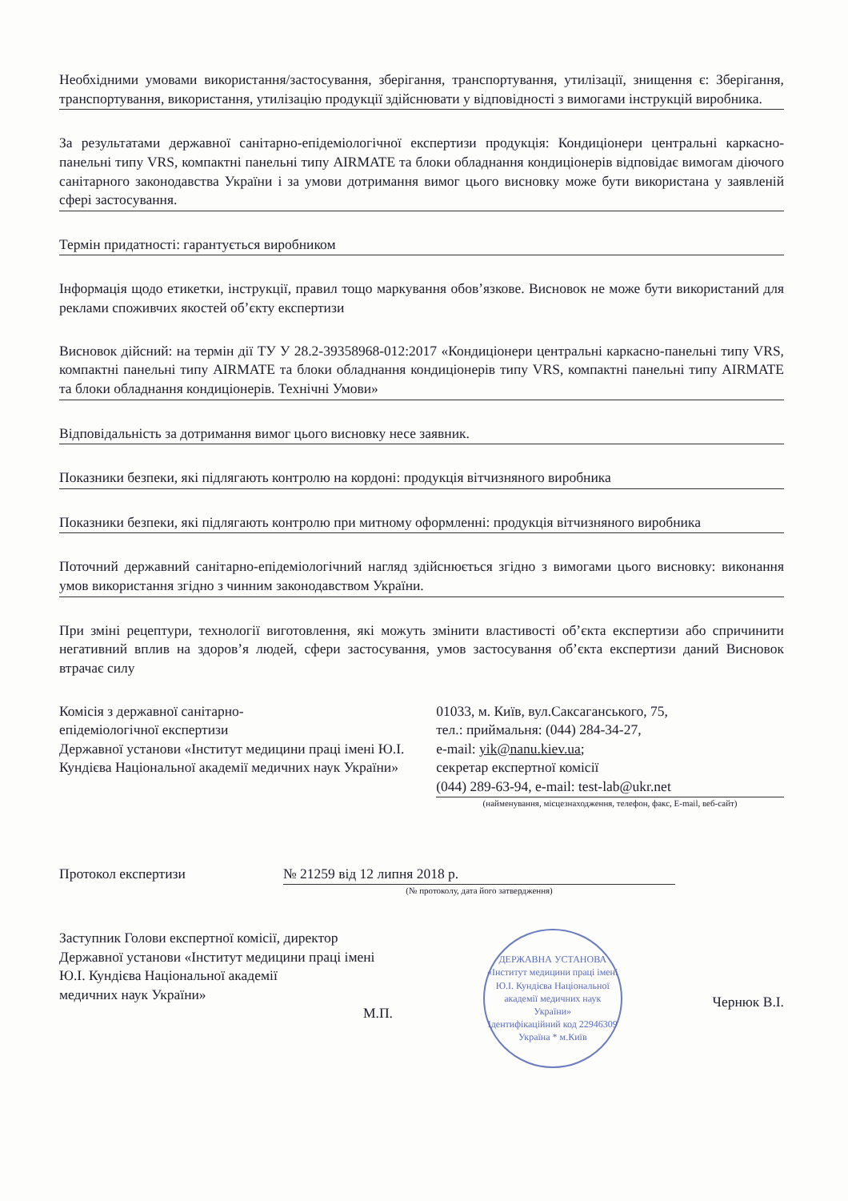Необхідними умовами використання/застосування, зберігання, транспортування, утилізації, знищення є: Зберігання, транспортування, використання, утилізацію продукції здійснювати у відповідності з вимогами інструкцій виробника.
За результатами державної санітарно-епідеміологічної експертизи продукція: Кондиціонери центральні каркасно-панельні типу VRS, компактні панельні типу AIRMATE та блоки обладнання кондиціонерів відповідає вимогам діючого санітарного законодавства України і за умови дотримання вимог цього висновку може бути використана у заявленій сфері застосування.
Термін придатності: гарантується виробником
Інформація щодо етикетки, інструкції, правил тощо маркування обов’язкове. Висновок не може бути використаний для реклами споживчих якостей об’єкту експертизи
Висновок дійсний: на термін дії ТУ У 28.2-39358968-012:2017 «Кондиціонери центральні каркасно-панельні типу VRS, компактні панельні типу AIRMATE та блоки обладнання кондиціонерів типу VRS, компактні панельні типу AIRMATE та блоки обладнання кондиціонерів. Технічні Умови»
Відповідальність за дотримання вимог цього висновку несе заявник.
Показники безпеки, які підлягають контролю на кордоні: продукція вітчизняного виробника
Показники безпеки, які підлягають контролю при митному оформленні: продукція вітчизняного виробника
Поточний державний санітарно-епідеміологічний нагляд здійснюється згідно з вимогами цього висновку: виконання умов використання згідно з чинним законодавством України.
При зміні рецептури, технології виготовлення, які можуть змінити властивості об’єкта експертизи або спричинити негативний вплив на здоров’я людей, сфери застосування, умов застосування об’єкта експертизи даний Висновок втрачає силу
Комісія з державної санітарно-
епідеміологічної експертизи
Державної установи «Інститут медицини праці імені Ю.І. Кундієва Національної академії медичних наук України»
01033, м. Київ, вул.Саксаганського, 75,
тел.: приймальня: (044) 284-34-27,
e-mail: yik@nanu.kiev.ua;
секретар експертної комісії
(044) 289-63-94, e-mail: test-lab@ukr.net
(найменування, місцезнаходження, телефон, факс, E-mail, веб-сайт)
Протокол експертизи № 21259 від 12 липня 2018 р.
(№ протоколу, дата його затвердження)
Заступник Голови експертної комісії, директор
Державної установи «Інститут медицини праці імені
Ю.І. Кундієва Національної академії
медичних наук України»
М.П.
ДЕРЖАВНА УСТАНОВА
«Інститут медицини праці імені Ю.І. Кундієва Національної академії медичних наук України»
Ідентифікаційний код 22946309
Україна * м.Київ
Чернюк В.І.